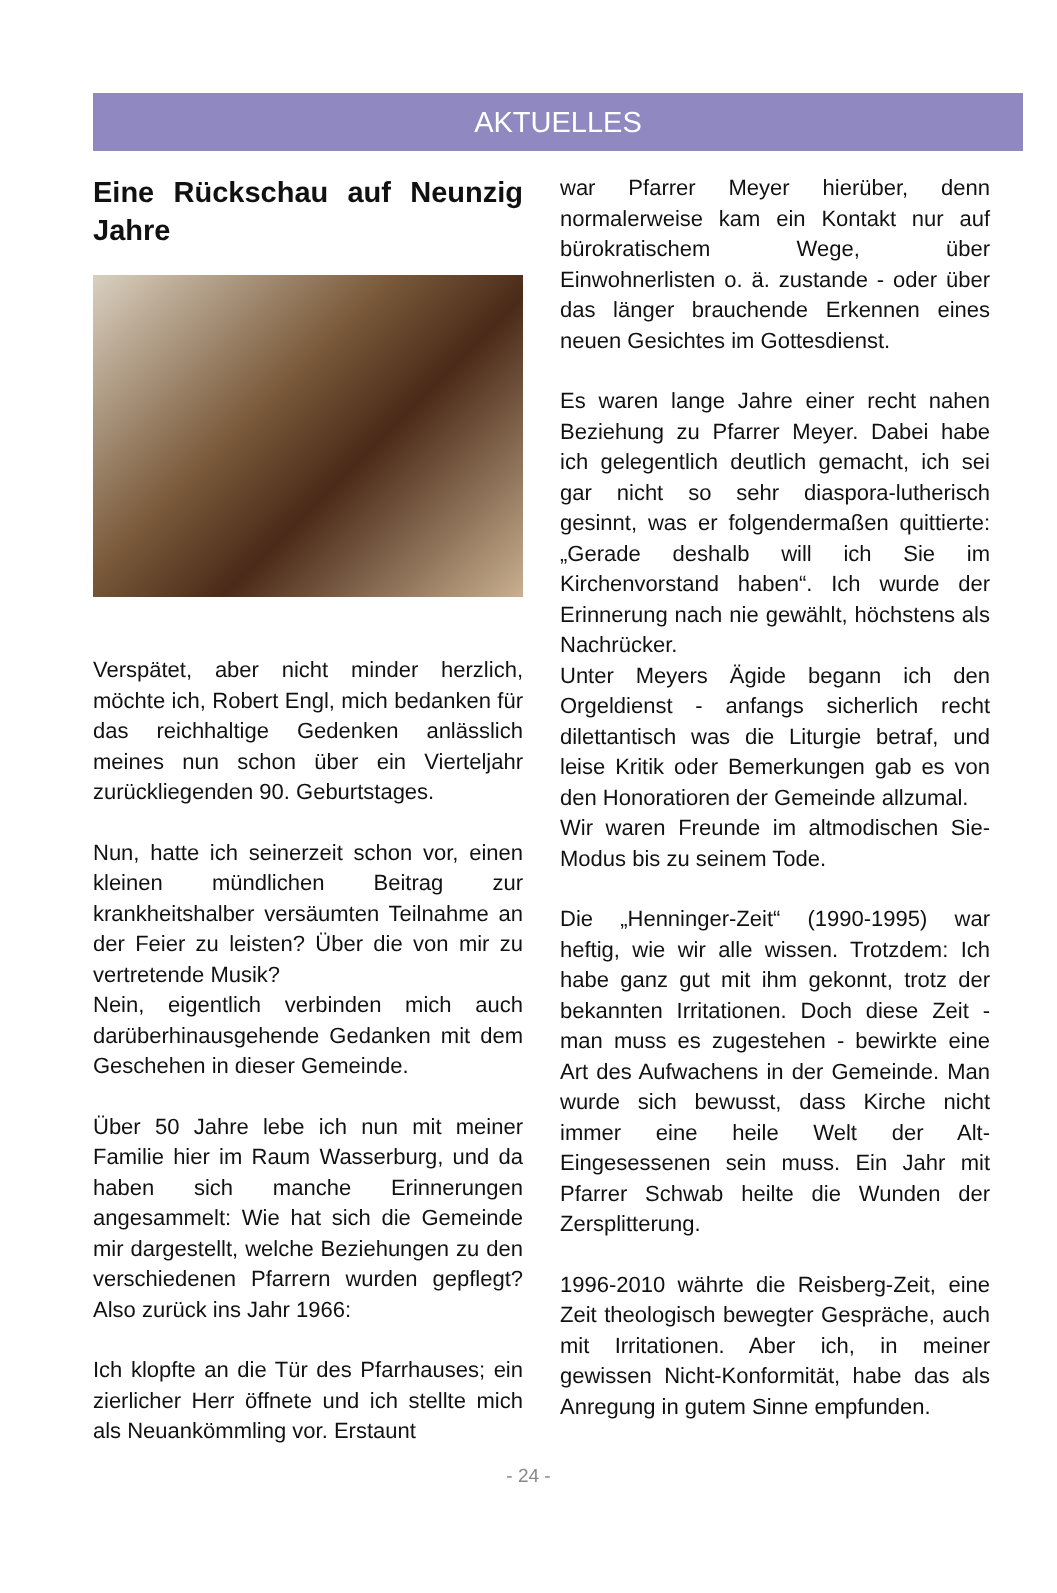AKTUELLES
Eine Rückschau auf Neunzig Jahre
Verspätet, aber nicht minder herzlich, möchte ich, Robert Engl, mich bedanken für das reichhaltige Gedenken anlässlich meines nun schon über ein Vierteljahr zurückliegenden 90. Geburtstages.
Nun, hatte ich seinerzeit schon vor, einen kleinen mündlichen Beitrag zur krankheitshalber versäumten Teilnahme an der Feier zu leisten? Über die von mir zu vertretende Musik?
Nein, eigentlich verbinden mich auch darüberhinausgehende Gedanken mit dem Geschehen in dieser Gemeinde.
Über 50 Jahre lebe ich nun mit meiner Familie hier im Raum Wasserburg, und da haben sich manche Erinnerungen angesammelt: Wie hat sich die Gemeinde mir dargestellt, welche Beziehungen zu den verschiedenen Pfarrern wurden gepflegt? Also zurück ins Jahr 1966:
Ich klopfte an die Tür des Pfarrhauses; ein zierlicher Herr öffnete und ich stellte mich als Neuankömmling vor. Erstaunt
war Pfarrer Meyer hierüber, denn normalerweise kam ein Kontakt nur auf bürokratischem Wege, über Einwohnerlisten o. ä. zustande - oder über das länger brauchende Erkennen eines neuen Gesichtes im Gottesdienst.
Es waren lange Jahre einer recht nahen Beziehung zu Pfarrer Meyer. Dabei habe ich gelegentlich deutlich gemacht, ich sei gar nicht so sehr diaspora-lutherisch gesinnt, was er folgendermaßen quittierte: „Gerade deshalb will ich Sie im Kirchenvorstand haben“. Ich wurde der Erinnerung nach nie gewählt, höchstens als Nachrücker.
Unter Meyers Ägide begann ich den Orgeldienst - anfangs sicherlich recht dilettantisch was die Liturgie betraf, und leise Kritik oder Bemerkungen gab es von den Honoratioren der Gemeinde allzumal.
Wir waren Freunde im altmodischen Sie-Modus bis zu seinem Tode.
Die „Henninger-Zeit“ (1990-1995) war heftig, wie wir alle wissen. Trotzdem: Ich habe ganz gut mit ihm gekonnt, trotz der bekannten Irritationen. Doch diese Zeit -man muss es zugestehen - bewirkte eine Art des Aufwachens in der Gemeinde. Man wurde sich bewusst, dass Kirche nicht immer eine heile Welt der Alt-Eingesessenen sein muss. Ein Jahr mit Pfarrer Schwab heilte die Wunden der Zersplitterung.
1996-2010 währte die Reisberg-Zeit, eine Zeit theologisch bewegter Gespräche, auch mit Irritationen. Aber ich, in meiner gewissen Nicht-Konformität, habe das als Anregung in gutem Sinne empfunden.
- 24 -